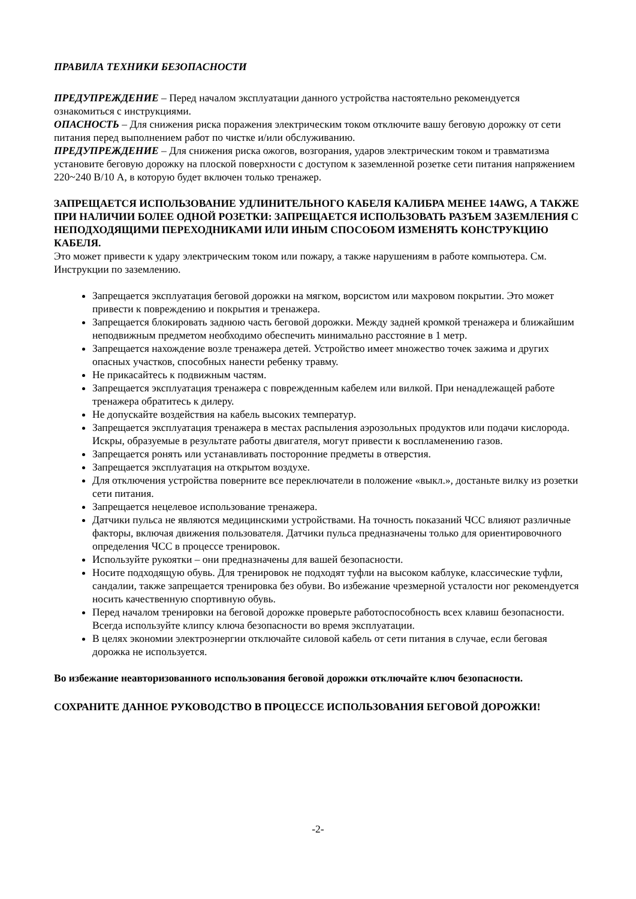ПРАВИЛА ТЕХНИКИ БЕЗОПАСНОСТИ
ПРЕДУПРЕЖДЕНИЕ – Перед началом эксплуатации данного устройства настоятельно рекомендуется ознакомиться с инструкциями.
ОПАСНОСТЬ – Для снижения риска поражения электрическим током отключите вашу беговую дорожку от сети питания перед выполнением работ по чистке и/или обслуживанию.
ПРЕДУПРЕЖДЕНИЕ – Для снижения риска ожогов, возгорания, ударов электрическим током и травматизма установите беговую дорожку на плоской поверхности с доступом к заземленной розетке сети питания напряжением 220~240 В/10 А, в которую будет включен только тренажер.
ЗАПРЕЩАЕТСЯ ИСПОЛЬЗОВАНИЕ УДЛИНИТЕЛЬНОГО КАБЕЛЯ КАЛИБРА МЕНЕЕ 14AWG, А ТАКЖЕ ПРИ НАЛИЧИИ БОЛЕЕ ОДНОЙ РОЗЕТКИ: ЗАПРЕЩАЕТСЯ ИСПОЛЬЗОВАТЬ РАЗЪЕМ ЗАЗЕМЛЕНИЯ С НЕПОДХОДЯЩИМИ ПЕРЕХОДНИКАМИ ИЛИ ИНЫМ СПОСОБОМ ИЗМЕНЯТЬ КОНСТРУКЦИЮ КАБЕЛЯ.
Это может привести к удару электрическим током или пожару, а также нарушениям в работе компьютера. См. Инструкции по заземлению.
Запрещается эксплуатация беговой дорожки на мягком, ворсистом или махровом покрытии. Это может привести к повреждению и покрытия и тренажера.
Запрещается блокировать заднюю часть беговой дорожки. Между задней кромкой тренажера и ближайшим неподвижным предметом необходимо обеспечить минимально расстояние в 1 метр.
Запрещается нахождение возле тренажера детей. Устройство имеет множество точек зажима и других опасных участков, способных нанести ребенку травму.
Не прикасайтесь к подвижным частям.
Запрещается эксплуатация тренажера с поврежденным кабелем или вилкой. При ненадлежащей работе тренажера обратитесь к дилеру.
Не допускайте воздействия на кабель высоких температур.
Запрещается эксплуатация тренажера в местах распыления аэрозольных продуктов или подачи кислорода. Искры, образуемые в результате работы двигателя, могут привести к воспламенению газов.
Запрещается ронять или устанавливать посторонние предметы в отверстия.
Запрещается эксплуатация на открытом воздухе.
Для отключения устройства поверните все переключатели в положение «выкл.», достаньте вилку из розетки сети питания.
Запрещается нецелевое использование тренажера.
Датчики пульса не являются медицинскими устройствами. На точность показаний ЧСС влияют различные факторы, включая движения пользователя. Датчики пульса предназначены только для ориентировочного определения ЧСС в процессе тренировок.
Используйте рукоятки – они предназначены для вашей безопасности.
Носите подходящую обувь. Для тренировок не подходят туфли на высоком каблуке, классические туфли, сандалии, также запрещается тренировка без обуви. Во избежание чрезмерной усталости ног рекомендуется носить качественную спортивную обувь.
Перед началом тренировки на беговой дорожке проверьте работоспособность всех клавиш безопасности. Всегда используйте клипсу ключа безопасности во время эксплуатации.
В целях экономии электроэнергии отключайте силовой кабель от сети питания в случае, если беговая дорожка не используется.
Во избежание неавторизованного использования беговой дорожки отключайте ключ безопасности.
СОХРАНИТЕ ДАННОЕ РУКОВОДСТВО В ПРОЦЕССЕ ИСПОЛЬЗОВАНИЯ БЕГОВОЙ ДОРОЖКИ!
-2-